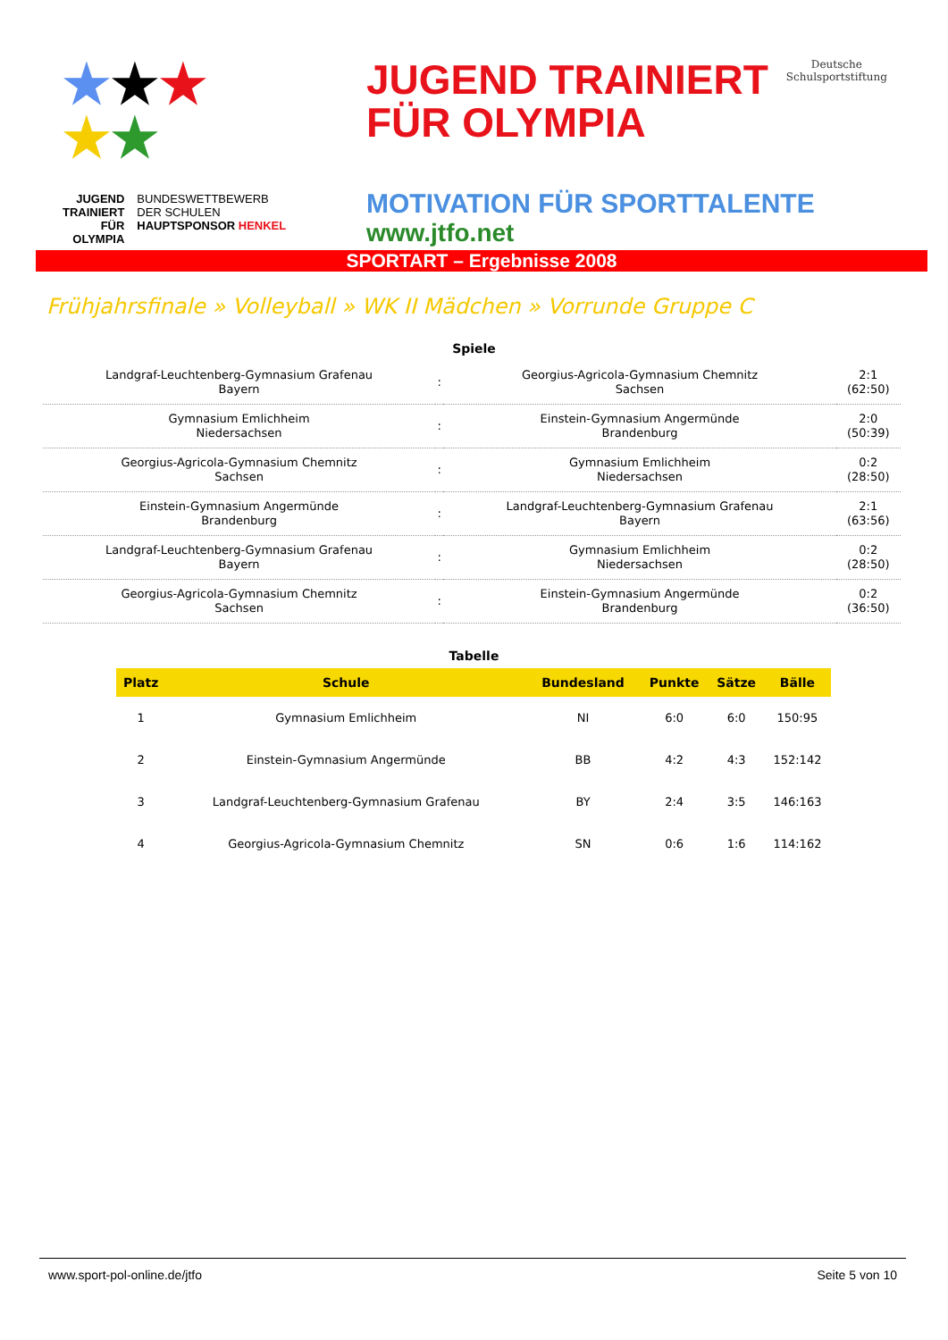★★★
★★
JUGEND
TRAINIERT
FÜR
OLYMPIA
BUNDESWETTBEWERB
DER SCHULEN
HAUPTSPONSOR HENKEL
JUGEND TRAINIERT
FÜR OLYMPIA
Deutsche
Schulsportstiftung
MOTIVATION FÜR SPORTTALENTE
www.jtfo.net
SPORTART – Ergebnisse 2008
Frühjahrsfinale » Volleyball » WK II Mädchen » Vorrunde Gruppe C
Spiele
| Landgraf-Leuchtenberg-Gymnasium Grafenau Bayern | : | Georgius-Agricola-Gymnasium Chemnitz Sachsen | 2:1 (62:50) |
| Gymnasium Emlichheim Niedersachsen | : | Einstein-Gymnasium Angermünde Brandenburg | 2:0 (50:39) |
| Georgius-Agricola-Gymnasium Chemnitz Sachsen | : | Gymnasium Emlichheim Niedersachsen | 0:2 (28:50) |
| Einstein-Gymnasium Angermünde Brandenburg | : | Landgraf-Leuchtenberg-Gymnasium Grafenau Bayern | 2:1 (63:56) |
| Landgraf-Leuchtenberg-Gymnasium Grafenau Bayern | : | Gymnasium Emlichheim Niedersachsen | 0:2 (28:50) |
| Georgius-Agricola-Gymnasium Chemnitz Sachsen | : | Einstein-Gymnasium Angermünde Brandenburg | 0:2 (36:50) |
Tabelle
| Platz | Schule | Bundesland | Punkte | Sätze | Bälle |
| --- | --- | --- | --- | --- | --- |
| 1 | Gymnasium Emlichheim | NI | 6:0 | 6:0 | 150:95 |
| 2 | Einstein-Gymnasium Angermünde | BB | 4:2 | 4:3 | 152:142 |
| 3 | Landgraf-Leuchtenberg-Gymnasium Grafenau | BY | 2:4 | 3:5 | 146:163 |
| 4 | Georgius-Agricola-Gymnasium Chemnitz | SN | 0:6 | 1:6 | 114:162 |
www.sport-pol-online.de/jtfo Seite 5 von 10